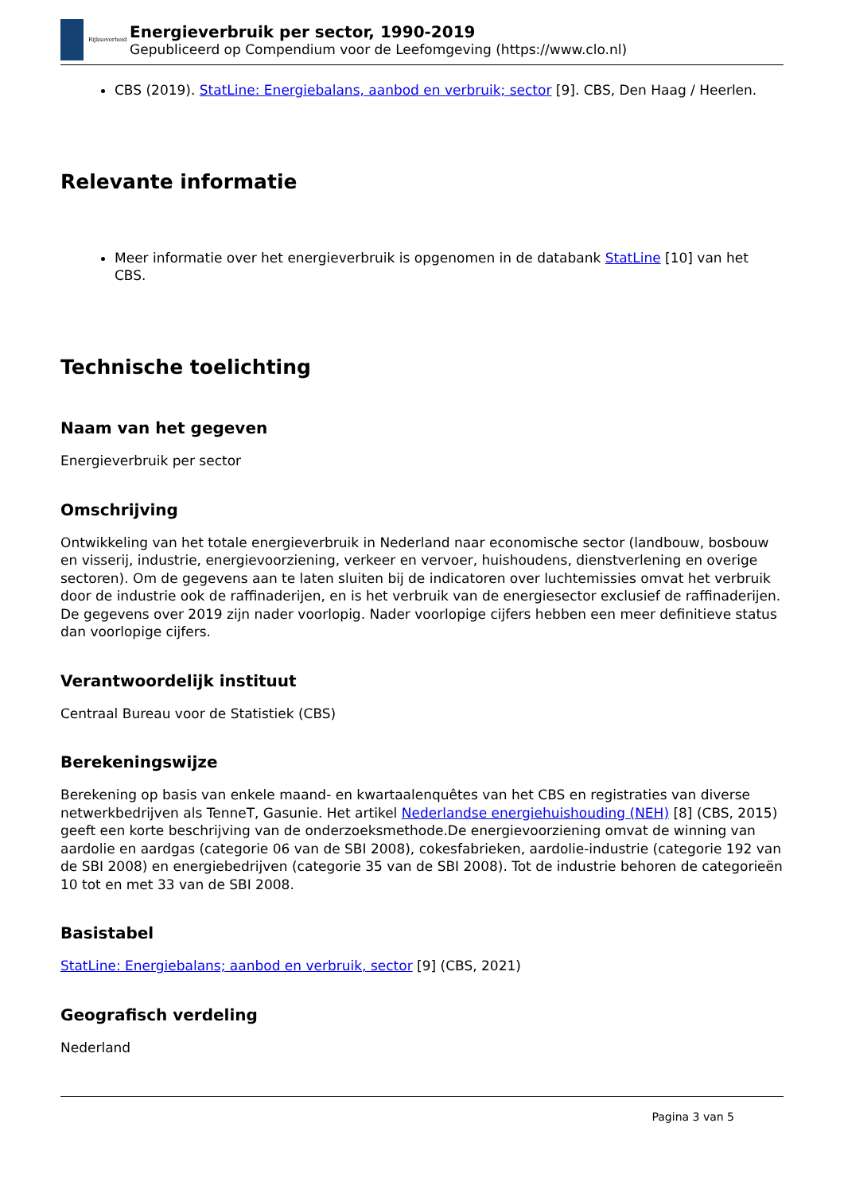Rijksoverheid
Energieverbruik per sector, 1990-2019
Gepubliceerd op Compendium voor de Leefomgeving (https://www.clo.nl)
CBS (2019). StatLine: Energiebalans, aanbod en verbruik; sector [9]. CBS, Den Haag / Heerlen.
Relevante informatie
Meer informatie over het energieverbruik is opgenomen in de databank StatLine [10] van het CBS.
Technische toelichting
Naam van het gegeven
Energieverbruik per sector
Omschrijving
Ontwikkeling van het totale energieverbruik in Nederland naar economische sector (landbouw, bosbouw en visserij, industrie, energievoorziening, verkeer en vervoer, huishoudens, dienstverlening en overige sectoren). Om de gegevens aan te laten sluiten bij de indicatoren over luchtemissies omvat het verbruik door de industrie ook de raffinaderijen, en is het verbruik van de energiesector exclusief de raffinaderijen.
De gegevens over 2019 zijn nader voorlopig. Nader voorlopige cijfers hebben een meer definitieve status dan voorlopige cijfers.
Verantwoordelijk instituut
Centraal Bureau voor de Statistiek (CBS)
Berekeningswijze
Berekening op basis van enkele maand- en kwartaalenquêtes van het CBS en registraties van diverse netwerkbedrijven als TenneT, Gasunie. Het artikel Nederlandse energiehuishouding (NEH) [8] (CBS, 2015) geeft een korte beschrijving van de onderzoeksmethode.De energievoorziening omvat de winning van aardolie en aardgas (categorie 06 van de SBI 2008), cokesfabrieken, aardolie-industrie (categorie 192 van de SBI 2008) en energiebedrijven (categorie 35 van de SBI 2008). Tot de industrie behoren de categorieën 10 tot en met 33 van de SBI 2008.
Basistabel
StatLine: Energiebalans; aanbod en verbruik, sector [9] (CBS, 2021)
Geografisch verdeling
Nederland
Pagina 3 van 5